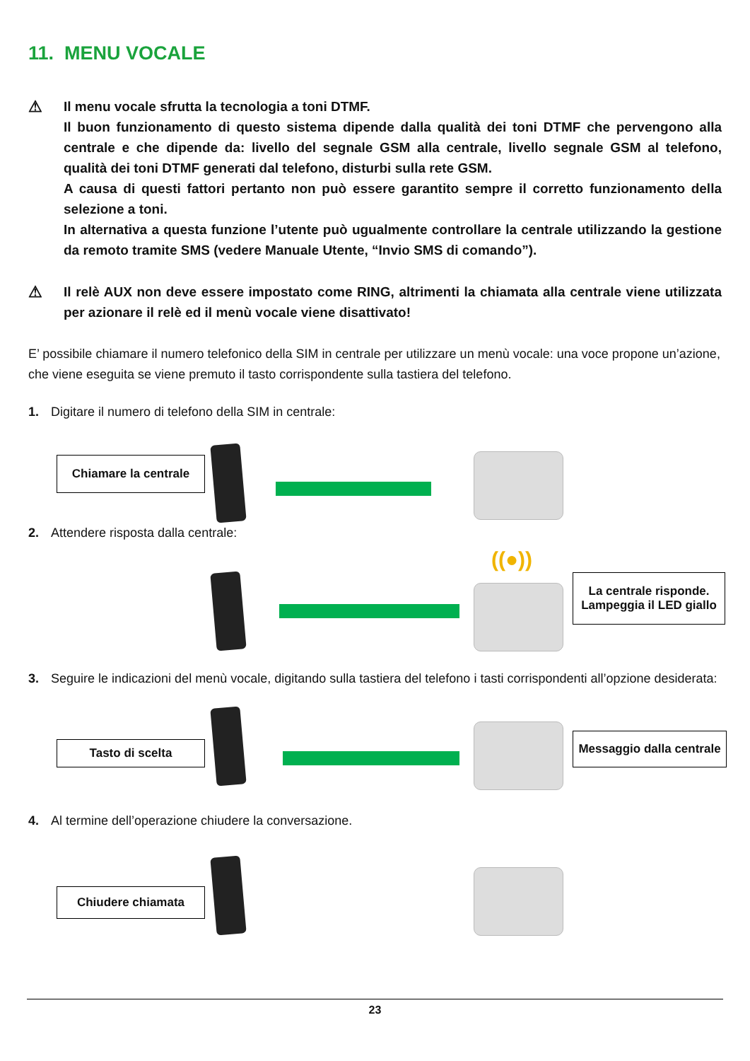11. MENU VOCALE
⚠
Il menu vocale sfrutta la tecnologia a toni DTMF.
Il buon funzionamento di questo sistema dipende dalla qualità dei toni DTMF che pervengono alla centrale e che dipende da: livello del segnale GSM alla centrale, livello segnale GSM al telefono, qualità dei toni DTMF generati dal telefono, disturbi sulla rete GSM.
A causa di questi fattori pertanto non può essere garantito sempre il corretto funzionamento della selezione a toni.
In alternativa a questa funzione l’utente può ugualmente controllare la centrale utilizzando la gestione da remoto tramite SMS (vedere Manuale Utente, “Invio SMS di comando”).
⚠
Il relè AUX non deve essere impostato come RING, altrimenti la chiamata alla centrale viene utilizzata per azionare il relè ed il menù vocale viene disattivato!
E’ possibile chiamare il numero telefonico della SIM in centrale per utilizzare un menù vocale: una voce propone un’azione, che viene eseguita se viene premuto il tasto corrispondente sulla tastiera del telefono.
1. Digitare il numero di telefono della SIM in centrale:
Chiamare la centrale
2. Attendere risposta dalla centrale:
((●))
La centrale risponde.
Lampeggia il LED giallo
3. Seguire le indicazioni del menù vocale, digitando sulla tastiera del telefono i tasti corrispondenti all’opzione desiderata:
Tasto di scelta
Messaggio dalla centrale
4. Al termine dell’operazione chiudere la conversazione.
Chiudere chiamata
23